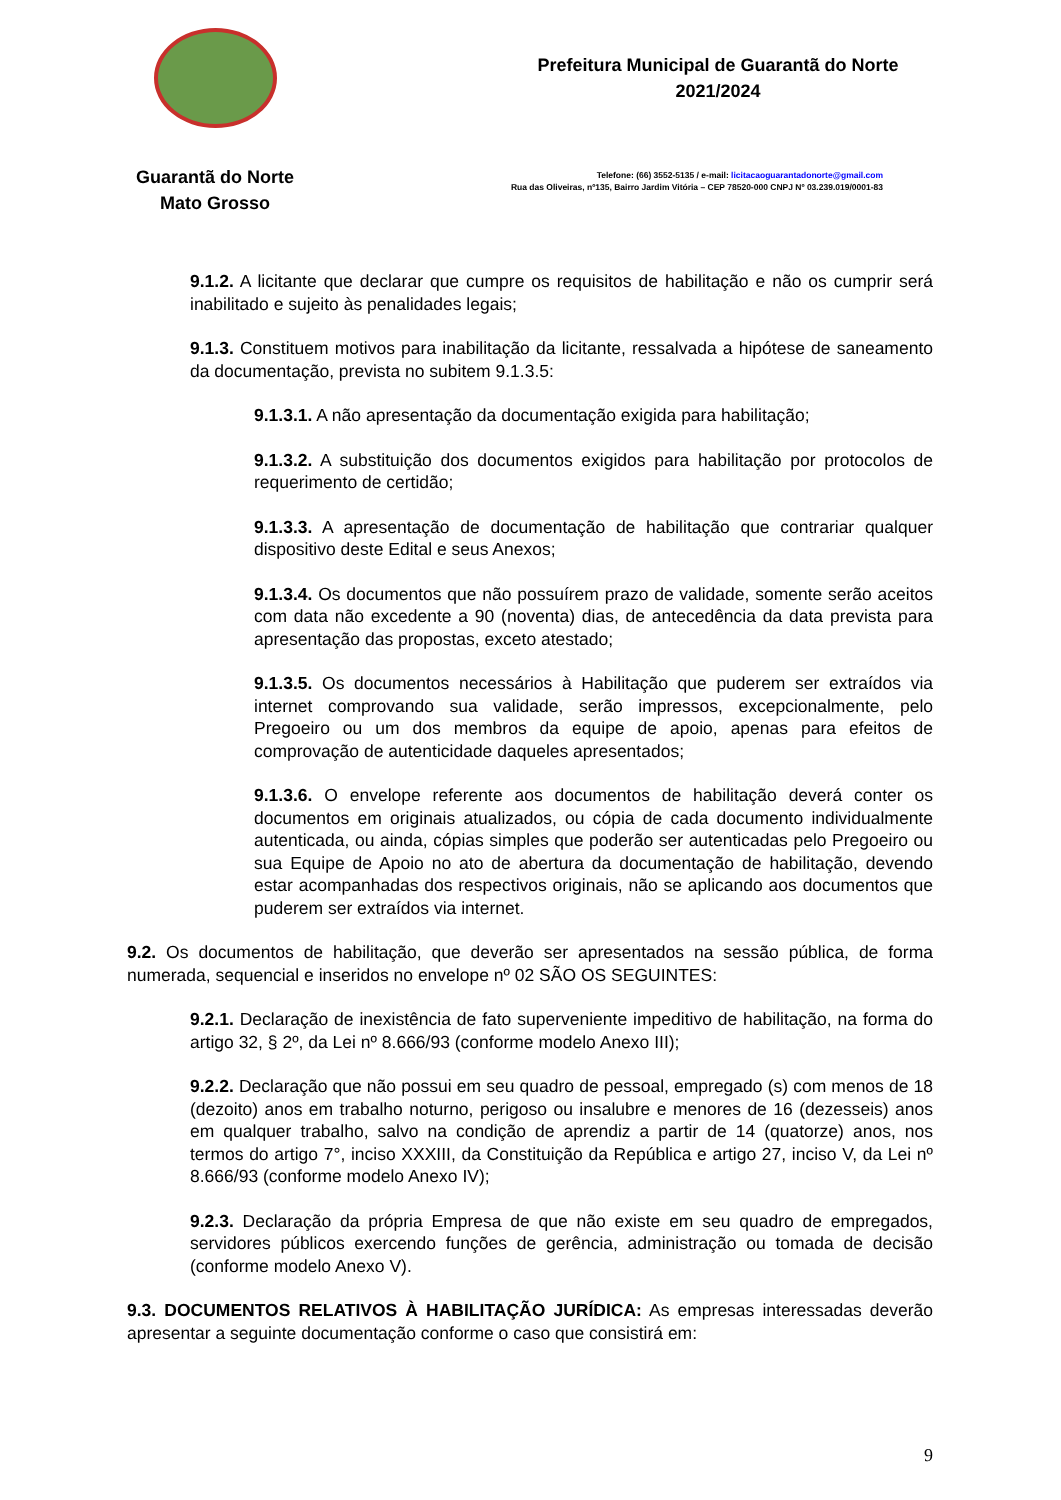Guarantã do Norte
Mato Grosso
Prefeitura Municipal de Guarantã do Norte
2021/2024
Telefone: (66) 3552-5135 / e-mail: licitacaoguarantadonorte@gmail.com
Rua das Oliveiras, nº135, Bairro Jardim Vitória – CEP 78520-000 CNPJ Nº 03.239.019/0001-83
9.1.2. A licitante que declarar que cumpre os requisitos de habilitação e não os cumprir será inabilitado e sujeito às penalidades legais;
9.1.3. Constituem motivos para inabilitação da licitante, ressalvada a hipótese de saneamento da documentação, prevista no subitem 9.1.3.5:
9.1.3.1. A não apresentação da documentação exigida para habilitação;
9.1.3.2. A substituição dos documentos exigidos para habilitação por protocolos de requerimento de certidão;
9.1.3.3. A apresentação de documentação de habilitação que contrariar qualquer dispositivo deste Edital e seus Anexos;
9.1.3.4. Os documentos que não possuírem prazo de validade, somente serão aceitos com data não excedente a 90 (noventa) dias, de antecedência da data prevista para apresentação das propostas, exceto atestado;
9.1.3.5. Os documentos necessários à Habilitação que puderem ser extraídos via internet comprovando sua validade, serão impressos, excepcionalmente, pelo Pregoeiro ou um dos membros da equipe de apoio, apenas para efeitos de comprovação de autenticidade daqueles apresentados;
9.1.3.6. O envelope referente aos documentos de habilitação deverá conter os documentos em originais atualizados, ou cópia de cada documento individualmente autenticada, ou ainda, cópias simples que poderão ser autenticadas pelo Pregoeiro ou sua Equipe de Apoio no ato de abertura da documentação de habilitação, devendo estar acompanhadas dos respectivos originais, não se aplicando aos documentos que puderem ser extraídos via internet.
9.2. Os documentos de habilitação, que deverão ser apresentados na sessão pública, de forma numerada, sequencial e inseridos no envelope nº 02 SÃO OS SEGUINTES:
9.2.1. Declaração de inexistência de fato superveniente impeditivo de habilitação, na forma do artigo 32, § 2º, da Lei nº 8.666/93 (conforme modelo Anexo III);
9.2.2. Declaração que não possui em seu quadro de pessoal, empregado (s) com menos de 18 (dezoito) anos em trabalho noturno, perigoso ou insalubre e menores de 16 (dezesseis) anos em qualquer trabalho, salvo na condição de aprendiz a partir de 14 (quatorze) anos, nos termos do artigo 7°, inciso XXXIII, da Constituição da República e artigo 27, inciso V, da Lei nº 8.666/93 (conforme modelo Anexo IV);
9.2.3. Declaração da própria Empresa de que não existe em seu quadro de empregados, servidores públicos exercendo funções de gerência, administração ou tomada de decisão (conforme modelo Anexo V).
9.3. DOCUMENTOS RELATIVOS À HABILITAÇÃO JURÍDICA: As empresas interessadas deverão apresentar a seguinte documentação conforme o caso que consistirá em:
9